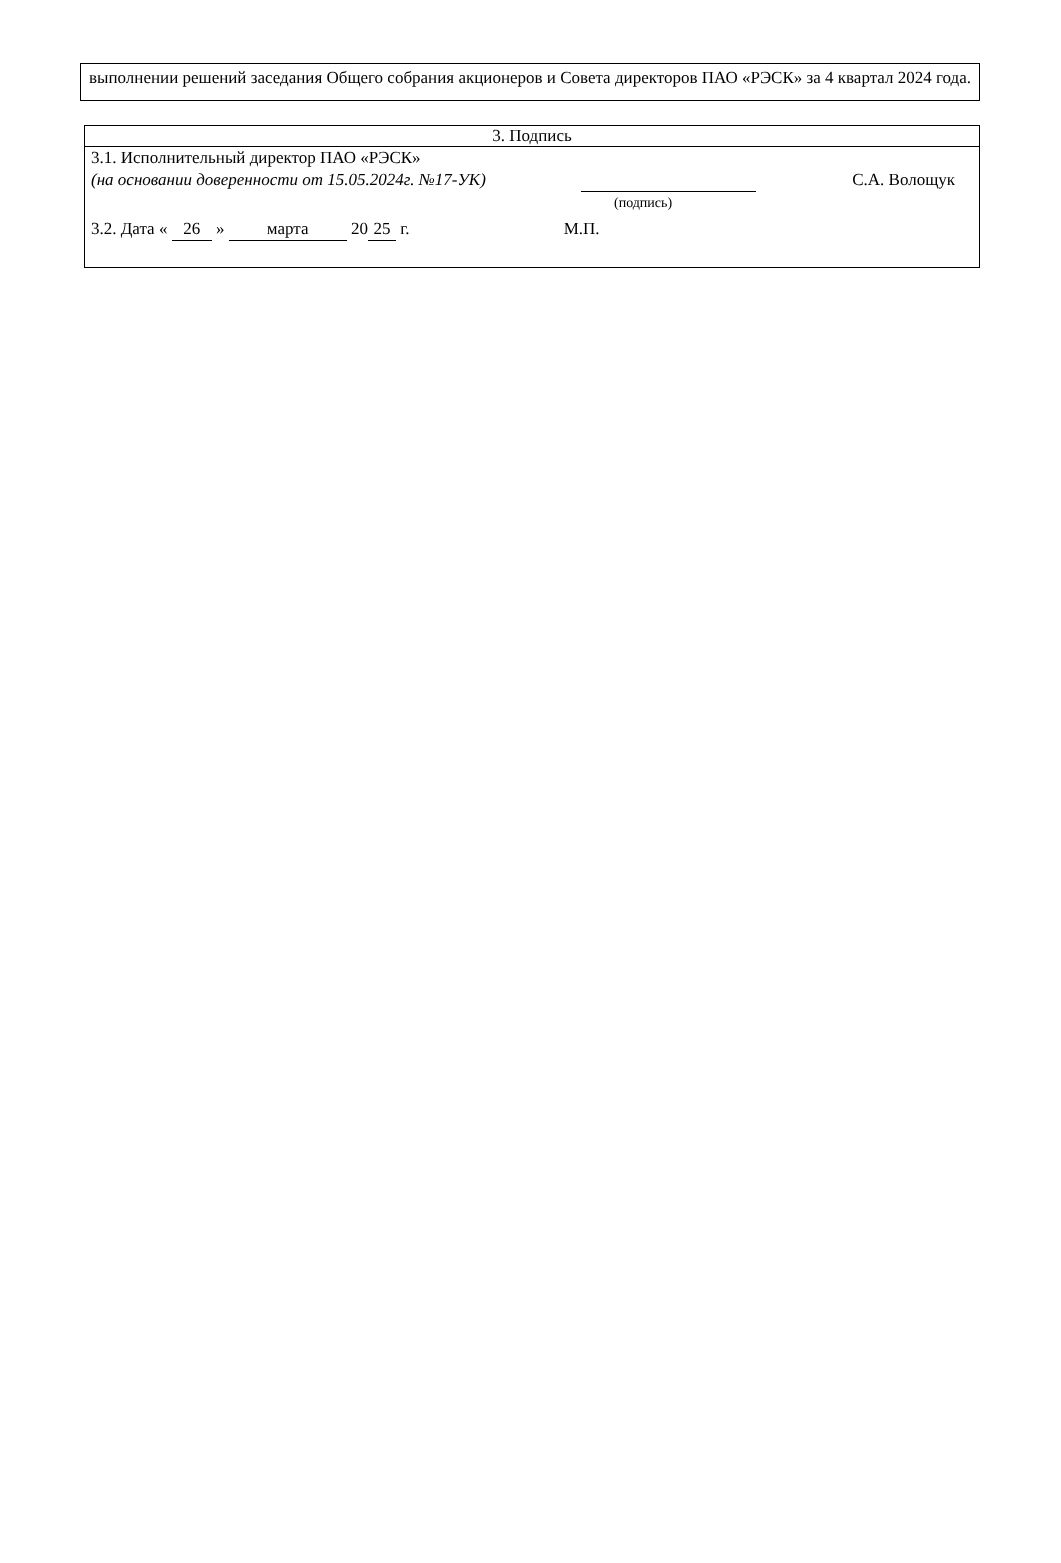выполнении решений заседания Общего собрания акционеров и Совета директоров ПАО «РЭСК» за 4 квартал 2024 года.
| 3. Подпись |
| 3.1. Исполнительный директор ПАО «РЭСК» (на основании доверенности от 15.05.2024г. №17-УК) С.А. Волощук (подпись) 3.2. Дата « 26 » марта 20 25 г. М.П. |